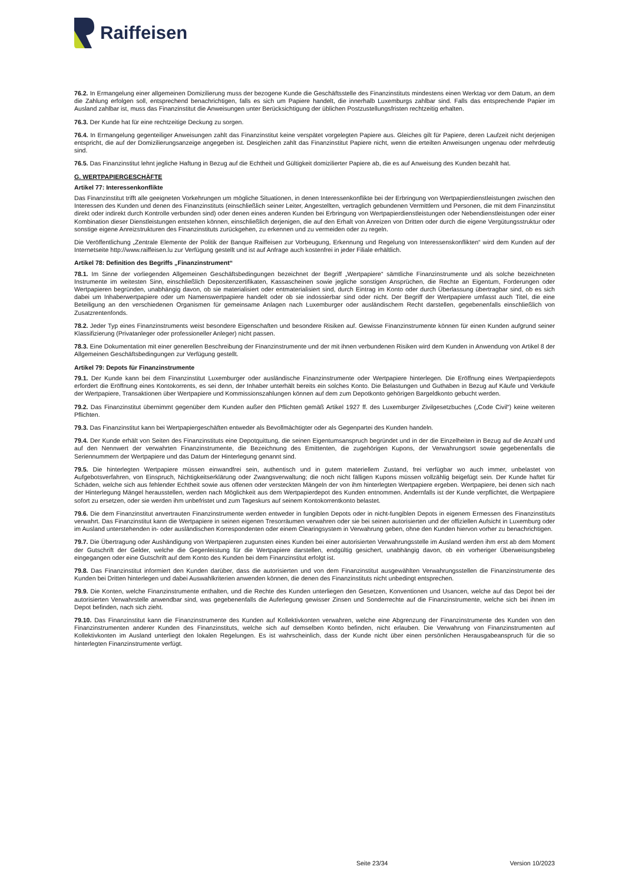Raiffeisen
76.2. In Ermangelung einer allgemeinen Domizilierung muss der bezogene Kunde die Geschäftsstelle des Finanzinstituts mindestens einen Werktag vor dem Datum, an dem die Zahlung erfolgen soll, entsprechend benachrichtigen, falls es sich um Papiere handelt, die innerhalb Luxemburgs zahlbar sind. Falls das entsprechende Papier im Ausland zahlbar ist, muss das Finanzinstitut die Anweisungen unter Berücksichtigung der üblichen Postzustellungsfristen rechtzeitig erhalten.
76.3. Der Kunde hat für eine rechtzeitige Deckung zu sorgen.
76.4. In Ermangelung gegenteiliger Anweisungen zahlt das Finanzinstitut keine verspätet vorgelegten Papiere aus. Gleiches gilt für Papiere, deren Laufzeit nicht derjenigen entspricht, die auf der Domizilierungsanzeige angegeben ist. Desgleichen zahlt das Finanzinstitut Papiere nicht, wenn die erteilten Anweisungen ungenau oder mehrdeutig sind.
76.5. Das Finanzinstitut lehnt jegliche Haftung in Bezug auf die Echtheit und Gültigkeit domizilierter Papiere ab, die es auf Anweisung des Kunden bezahlt hat.
G. WERTPAPIERGESCHÄFTE
Artikel 77: Interessenkonflikte
Das Finanzinstitut trifft alle geeigneten Vorkehrungen um mögliche Situationen, in denen Interessenkonflikte bei der Erbringung von Wertpapierdienstleistungen zwischen den Interessen des Kunden und denen des Finanzinstituts (einschließlich seiner Leiter, Angestellten, vertraglich gebundenen Vermittlern und Personen, die mit dem Finanzinstitut direkt oder indirekt durch Kontrolle verbunden sind) oder denen eines anderen Kunden bei Erbringung von Wertpapierdienstleistungen oder Nebendienstleistungen oder einer Kombination dieser Dienstleistungen entstehen können, einschließlich derjenigen, die auf den Erhalt von Anreizen von Dritten oder durch die eigene Vergütungsstruktur oder sonstige eigene Anreizstrukturen des Finanzinstituts zurückgehen, zu erkennen und zu vermeiden oder zu regeln.
Die Veröffentlichung „Zentrale Elemente der Politik der Banque Raiffeisen zur Vorbeugung, Erkennung und Regelung von Interessenskonflikten“ wird dem Kunden auf der Internetseite http://www.raiffeisen.lu zur Verfügung gestellt und ist auf Anfrage auch kostenfrei in jeder Filiale erhältlich.
Artikel 78: Definition des Begriffs „Finanzinstrument“
78.1. Im Sinne der vorliegenden Allgemeinen Geschäftsbedingungen bezeichnet der Begriff „Wertpapiere“ sämtliche Finanzinstrumente und als solche bezeichneten Instrumente im weitesten Sinn, einschließlich Depositenzertifikaten, Kassascheinen sowie jegliche sonstigen Ansprüchen, die Rechte an Eigentum, Forderungen oder Wertpapieren begründen, unabhängig davon, ob sie materialisiert oder entmaterialisiert sind, durch Eintrag im Konto oder durch Überlassung übertragbar sind, ob es sich dabei um Inhaberwertpapiere oder um Namenswertpapiere handelt oder ob sie indossierbar sind oder nicht. Der Begriff der Wertpapiere umfasst auch Titel, die eine Beteiligung an den verschiedenen Organismen für gemeinsame Anlagen nach Luxemburger oder ausländischem Recht darstellen, gegebenenfalls einschließlich von Zusatzrentenfonds.
78.2. Jeder Typ eines Finanzinstruments weist besondere Eigenschaften und besondere Risiken auf. Gewisse Finanzinstrumente können für einen Kunden aufgrund seiner Klassifizierung (Privatanleger oder professioneller Anleger) nicht passen.
78.3. Eine Dokumentation mit einer generellen Beschreibung der Finanzinstrumente und der mit ihnen verbundenen Risiken wird dem Kunden in Anwendung von Artikel 8 der Allgemeinen Geschäftsbedingungen zur Verfügung gestellt.
Artikel 79: Depots für Finanzinstrumente
79.1. Der Kunde kann bei dem Finanzinstitut Luxemburger oder ausländische Finanzinstrumente oder Wertpapiere hinterlegen. Die Eröffnung eines Wertpapierdepots erfordert die Eröffnung eines Kontokorrents, es sei denn, der Inhaber unterhält bereits ein solches Konto. Die Belastungen und Guthaben in Bezug auf Käufe und Verkäufe der Wertpapiere, Transaktionen über Wertpapiere und Kommissionszahlungen können auf dem zum Depotkonto gehörigen Bargeldkonto gebucht werden.
79.2. Das Finanzinstitut übernimmt gegenüber dem Kunden außer den Pflichten gemäß Artikel 1927 ff. des Luxemburger Zivilgesetzbuches („Code Civil“) keine weiteren Pflichten.
79.3. Das Finanzinstitut kann bei Wertpapiergeschäften entweder als Bevollmächtigter oder als Gegenpartei des Kunden handeln.
79.4. Der Kunde erhält von Seiten des Finanzinstituts eine Depotquittung, die seinen Eigentumsanspruch begründet und in der die Einzelheiten in Bezug auf die Anzahl und auf den Nennwert der verwahrten Finanzinstrumente, die Bezeichnung des Emittenten, die zugehörigen Kupons, der Verwahrungsort sowie gegebenenfalls die Seriennummern der Wertpapiere und das Datum der Hinterlegung genannt sind.
79.5. Die hinterlegten Wertpapiere müssen einwandfrei sein, authentisch und in gutem materiellem Zustand, frei verfügbar wo auch immer, unbelastet von Aufgebotsverfahren, von Einspruch, Nichtigkeitserklärung oder Zwangsverwaltung; die noch nicht fälligen Kupons müssen vollzählig beigefügt sein. Der Kunde haftet für Schäden, welche sich aus fehlender Echtheit sowie aus offenen oder versteckten Mängeln der von ihm hinterlegten Wertpapiere ergeben. Wertpapiere, bei denen sich nach der Hinterlegung Mängel herausstellen, werden nach Möglichkeit aus dem Wertpapierdepot des Kunden entnommen. Andernfalls ist der Kunde verpflichtet, die Wertpapiere sofort zu ersetzen, oder sie werden ihm unbefristet und zum Tageskurs auf seinem Kontokorrentkonto belastet.
79.6. Die dem Finanzinstitut anvertrauten Finanzinstrumente werden entweder in fungiblen Depots oder in nicht-fungiblen Depots in eigenem Ermessen des Finanzinstituts verwahrt. Das Finanzinstitut kann die Wertpapiere in seinen eigenen Tresorräumen verwahren oder sie bei seinen autorisierten und der offiziellen Aufsicht in Luxemburg oder im Ausland unterstehenden in- oder ausländischen Korrespondenten oder einem Clearingsystem in Verwahrung geben, ohne den Kunden hiervon vorher zu benachrichtigen.
79.7. Die Übertragung oder Aushändigung von Wertpapieren zugunsten eines Kunden bei einer autorisierten Verwahrungsstelle im Ausland werden ihm erst ab dem Moment der Gutschrift der Gelder, welche die Gegenleistung für die Wertpapiere darstellen, endgültig gesichert, unabhängig davon, ob ein vorheriger Überweisungsbeleg eingegangen oder eine Gutschrift auf dem Konto des Kunden bei dem Finanzinstitut erfolgt ist.
79.8. Das Finanzinstitut informiert den Kunden darüber, dass die autorisierten und von dem Finanzinstitut ausgewählten Verwahrungsstellen die Finanzinstrumente des Kunden bei Dritten hinterlegen und dabei Auswahlkriterien anwenden können, die denen des Finanzinstituts nicht unbedingt entsprechen.
79.9. Die Konten, welche Finanzinstrumente enthalten, und die Rechte des Kunden unterliegen den Gesetzen, Konventionen und Usancen, welche auf das Depot bei der autorisierten Verwahrstelle anwendbar sind, was gegebenenfalls die Auferlegung gewisser Zinsen und Sonderrechte auf die Finanzinstrumente, welche sich bei ihnen im Depot befinden, nach sich zieht.
79.10. Das Finanzinstitut kann die Finanzinstrumente des Kunden auf Kollektivkonten verwahren, welche eine Abgrenzung der Finanzinstrumente des Kunden von den Finanzinstrumenten anderer Kunden des Finanzinstituts, welche sich auf demselben Konto befinden, nicht erlauben. Die Verwahrung von Finanzinstrumenten auf Kollektivkonten im Ausland unterliegt den lokalen Regelungen. Es ist wahrscheinlich, dass der Kunde nicht über einen persönlichen Herausgabeanspruch für die so hinterlegten Finanzinstrumente verfügt.
Seite 23/34 Version 10/2023